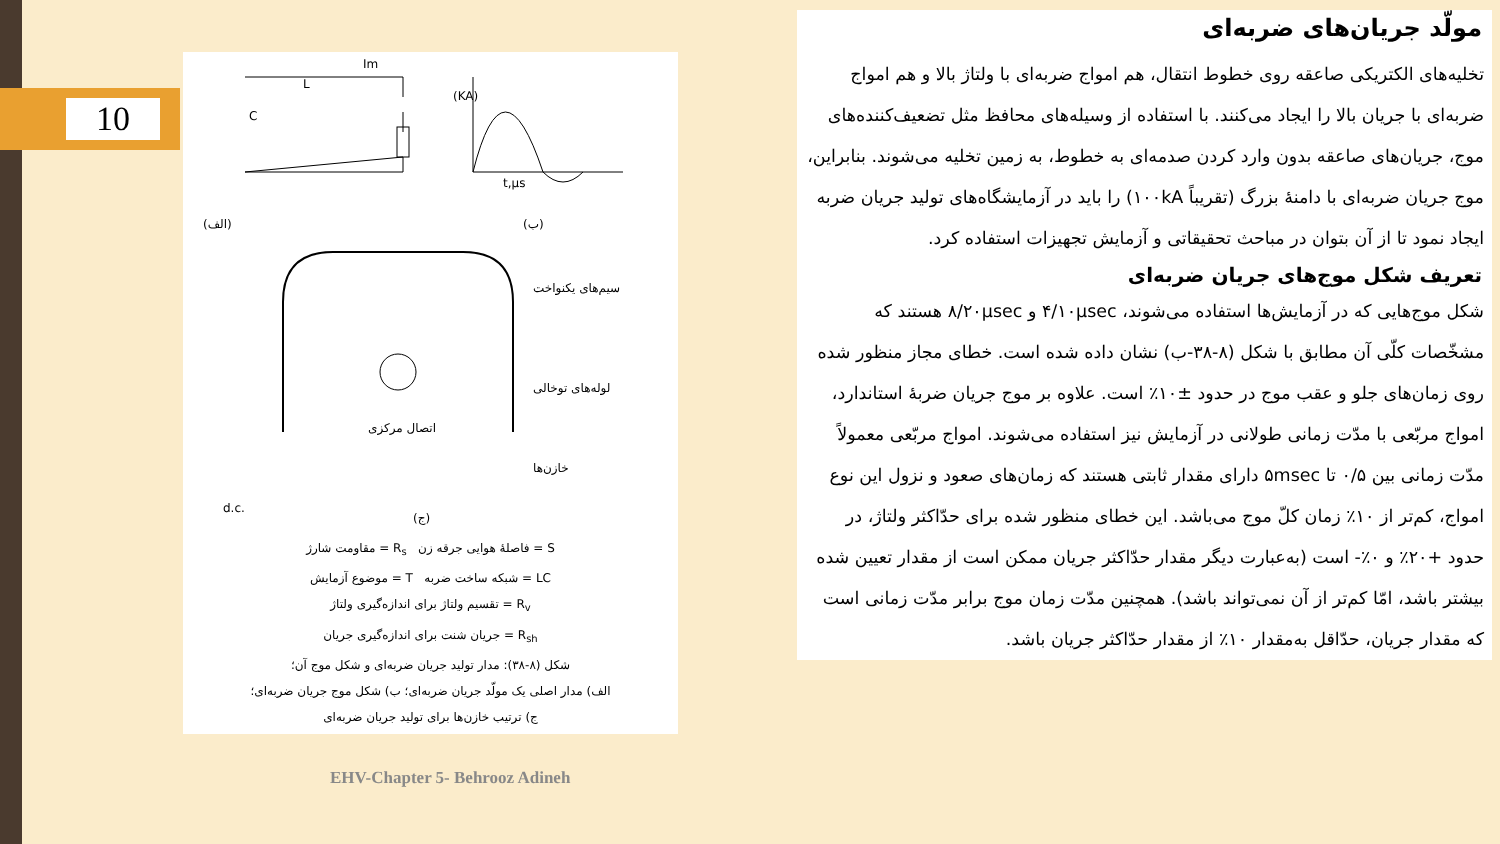10
(الف)
(ب)
C
L
Im
(KA)
t,μs
سیم‌های یکنواخت
لوله‌های توخالی
اتصال مرکزی
خازن‌ها
d.c.
(ج)
S = فاصلهٔ هوایی جرقه زن R<sub>s</sub> = مقاومت شارژ
LC = شبکه ساخت ضربه T = موضوع آزمایش
R<sub>v</sub> = تقسیم ولتاژ برای اندازه‌گیری ولتاژ
R<sub>sh</sub> = جریان شنت برای اندازه‌گیری جریان
شکل (۸-۳۸): مدار تولید جریان ضربه‌ای و شکل موج آن؛
الف) مدار اصلی یک مولّد جریان ضربه‌ای؛ ب) شکل موج جریان ضربه‌ای؛
ج) ترتیب خازن‌ها برای تولید جریان ضربه‌ای
مولّد جریان‌های ضربه‌ای
تخلیه‌های الکتریکی صاعقه روی خطوط انتقال، هم امواج ضربه‌ای با ولتاژ بالا و هم امواج ضربه‌ای با جریان بالا را ایجاد می‌کنند. با استفاده از وسیله‌های محافظ مثل تضعیف‌کننده‌های موج، جریان‌های صاعقه بدون وارد کردن صدمه‌ای به خطوط، به زمین تخلیه می‌شوند. بنابراین، موج جریان ضربه‌ای با دامنهٔ بزرگ (تقریباً ۱۰۰kA) را باید در آزمایشگاه‌های تولید جریان ضربه ایجاد نمود تا از آن بتوان در مباحث تحقیقاتی و آزمایش تجهیزات استفاده کرد.
تعریف شکل موج‌های جریان ضربه‌ای
شکل موج‌هایی که در آزمایش‌ها استفاده می‌شوند، ۴/۱۰μsec و ۸/۲۰μsec هستند که مشخّصات کلّی آن مطابق با شکل (۸-۳۸-ب) نشان داده شده است. خطای مجاز منظور شده روی زمان‌های جلو و عقب موج در حدود ±۱۰٪ است. علاوه بر موج جریان ضربهٔ استاندارد، امواج مربّعی با مدّت زمانی طولانی در آزمایش نیز استفاده می‌شوند. امواج مربّعی معمولاً مدّت زمانی بین ۰/۵ تا ۵msec دارای مقدار ثابتی هستند که زمان‌های صعود و نزول این نوع امواج، کم‌تر از ۱۰٪ زمان کلّ موج می‌باشد. این خطای منظور شده برای حدّاکثر ولتاژ، در حدود +۲۰٪ و ۰٪- است (به‌عبارت دیگر مقدار حدّاکثر جریان ممکن است از مقدار تعیین شده بیشتر باشد، امّا کم‌تر از آن نمی‌تواند باشد). همچنین مدّت زمان موج برابر مدّت زمانی است که مقدار جریان، حدّاقل به‌مقدار ۱۰٪ از مقدار حدّاکثر جریان باشد.
EHV-Chapter 5- Behrooz Adineh